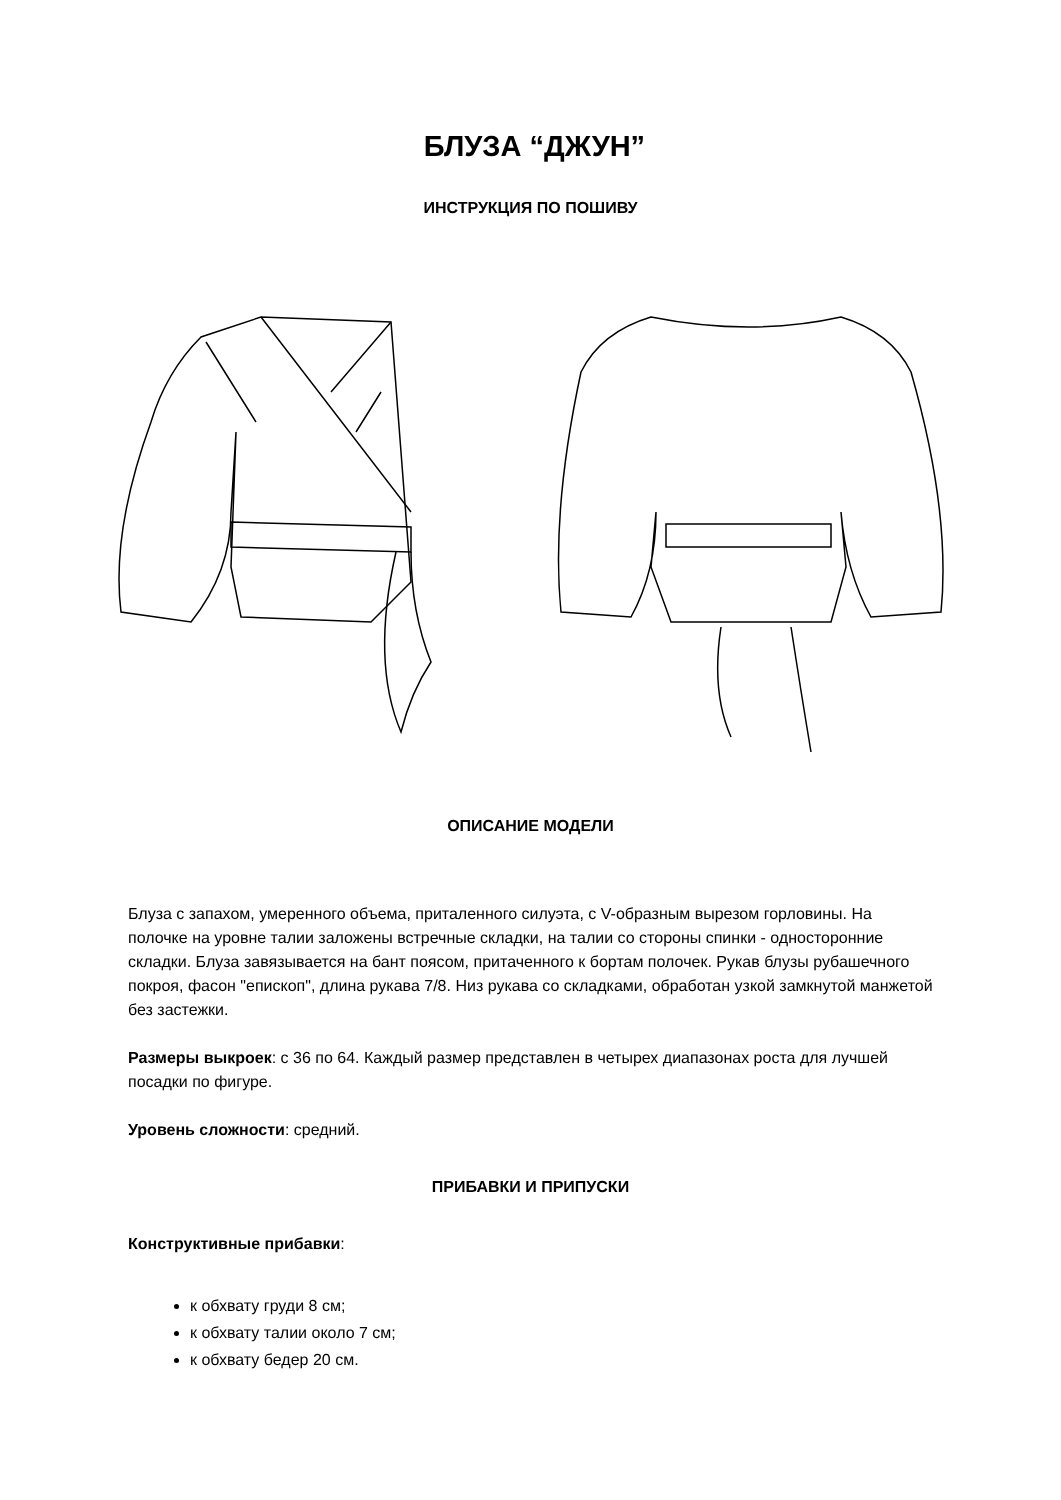БЛУЗА “ДЖУН”
ИНСТРУКЦИЯ ПО ПОШИВУ
ОПИСАНИЕ МОДЕЛИ
Блуза с запахом, умеренного объема, приталенного силуэта, с V-образным вырезом горловины. На полочке на уровне талии заложены встречные складки, на талии со стороны спинки - односторонние складки. Блуза завязывается на бант поясом, притаченного к бортам полочек. Рукав блузы рубашечного покроя, фасон "епископ", длина рукава 7/8. Низ рукава со складками, обработан узкой замкнутой манжетой без застежки.
Размеры выкроек: с 36 по 64. Каждый размер представлен в четырех диапазонах роста для лучшей посадки по фигуре.
Уровень сложности: средний.
ПРИБАВКИ И ПРИПУСКИ
Конструктивные прибавки:
к обхвату груди 8 см;
к обхвату талии около 7 см;
к обхвату бедер 20 см.